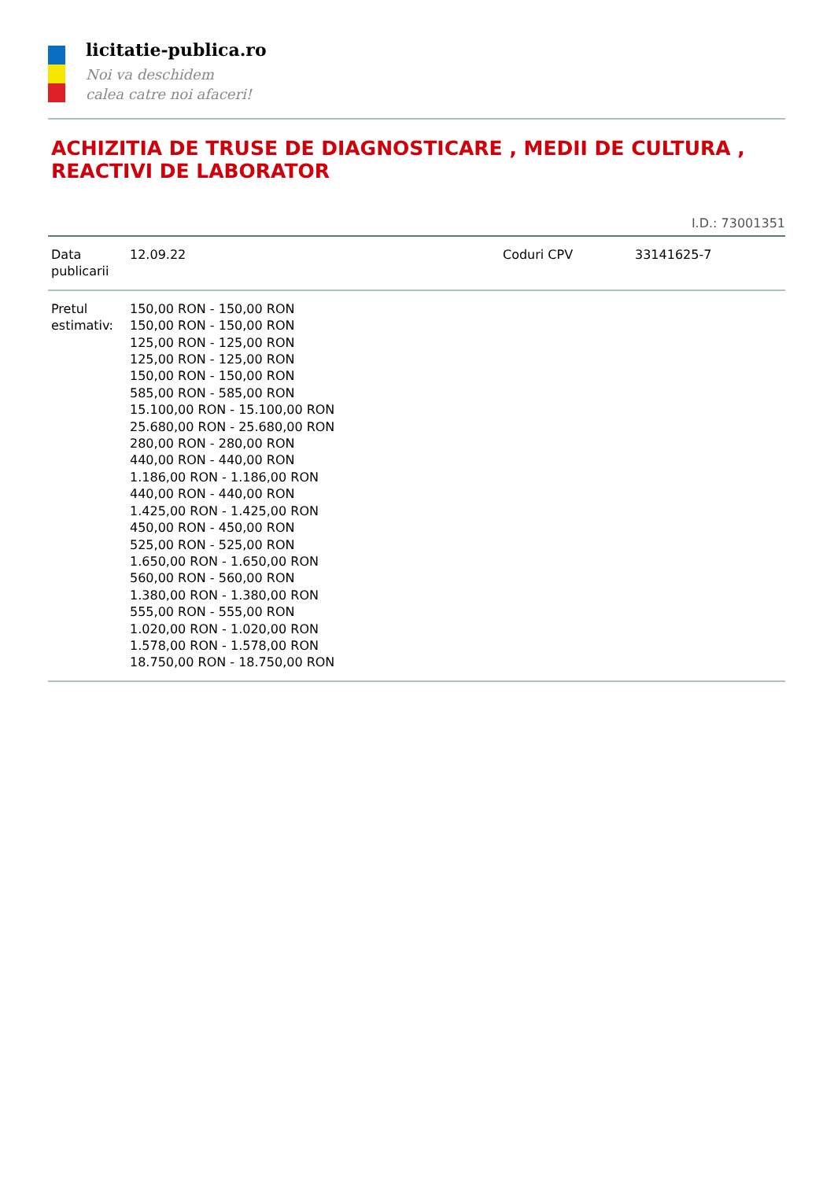licitatie-publica.ro
Noi va deschidem
calea catre noi afaceri!
ACHIZITIA DE TRUSE DE DIAGNOSTICARE , MEDII DE CULTURA , REACTIVI DE LABORATOR
I.D.: 73001351
| Data publicarii | 12.09.22 | Coduri CPV | 33141625-7 |
| Pretul estimativ: | 150,00 RON - 150,00 RON 150,00 RON - 150,00 RON 125,00 RON - 125,00 RON 125,00 RON - 125,00 RON 150,00 RON - 150,00 RON 585,00 RON - 585,00 RON 15.100,00 RON - 15.100,00 RON 25.680,00 RON - 25.680,00 RON 280,00 RON - 280,00 RON 440,00 RON - 440,00 RON 1.186,00 RON - 1.186,00 RON 440,00 RON - 440,00 RON 1.425,00 RON - 1.425,00 RON 450,00 RON - 450,00 RON 525,00 RON - 525,00 RON 1.650,00 RON - 1.650,00 RON 560,00 RON - 560,00 RON 1.380,00 RON - 1.380,00 RON 555,00 RON - 555,00 RON 1.020,00 RON - 1.020,00 RON 1.578,00 RON - 1.578,00 RON 18.750,00 RON - 18.750,00 RON | | |